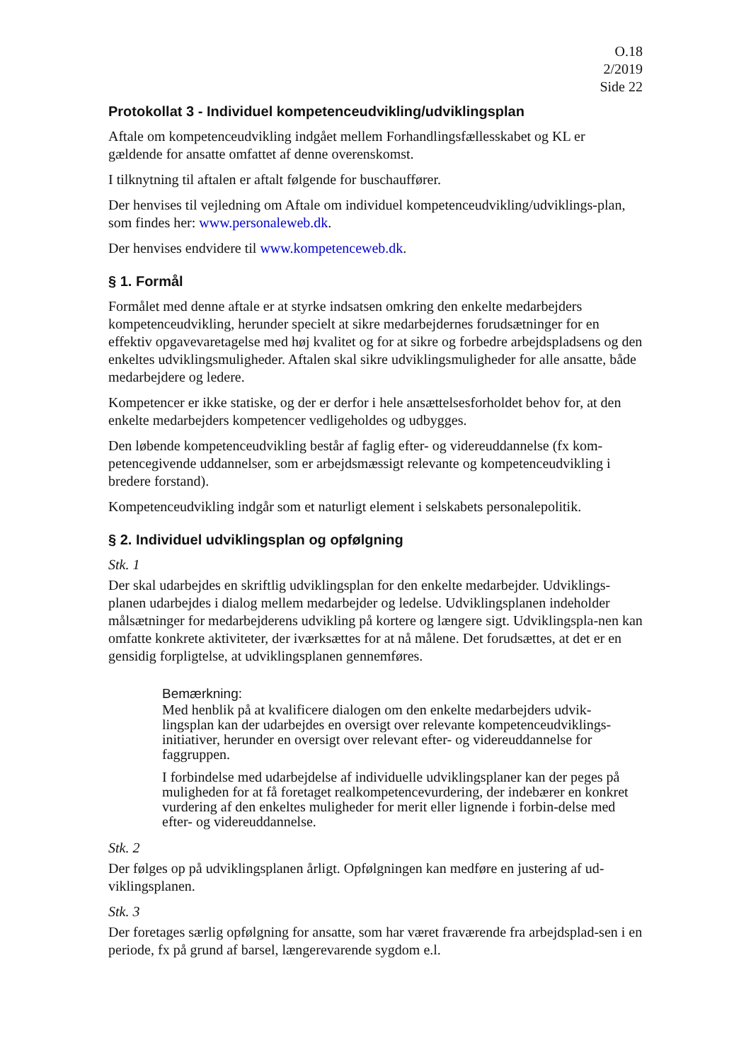O.18
2/2019
Side 22
Protokollat 3 - Individuel kompetenceudvikling/udviklingsplan
Aftale om kompetenceudvikling indgået mellem Forhandlingsfællesskabet og KL er gældende for ansatte omfattet af denne overenskomst.
I tilknytning til aftalen er aftalt følgende for buschauffører.
Der henvises til vejledning om Aftale om individuel kompetenceudvikling/udviklings-plan, som findes her: www.personaleweb.dk.
Der henvises endvidere til www.kompetenceweb.dk.
§ 1. Formål
Formålet med denne aftale er at styrke indsatsen omkring den enkelte medarbejders kompetenceudvikling, herunder specielt at sikre medarbejdernes forudsætninger for en effektiv opgavevaretagelse med høj kvalitet og for at sikre og forbedre arbejdspladsens og den enkeltes udviklingsmuligheder. Aftalen skal sikre udviklingsmuligheder for alle ansatte, både medarbejdere og ledere.
Kompetencer er ikke statiske, og der er derfor i hele ansættelsesforholdet behov for, at den enkelte medarbejders kompetencer vedligeholdes og udbygges.
Den løbende kompetenceudvikling består af faglig efter- og videreuddannelse (fx kom-petencegivende uddannelser, som er arbejdsmæssigt relevante og kompetenceudvikling i bredere forstand).
Kompetenceudvikling indgår som et naturligt element i selskabets personalepolitik.
§ 2. Individuel udviklingsplan og opfølgning
Stk. 1
Der skal udarbejdes en skriftlig udviklingsplan for den enkelte medarbejder. Udviklings-planen udarbejdes i dialog mellem medarbejder og ledelse. Udviklingsplanen indeholder målsætninger for medarbejderens udvikling på kortere og længere sigt. Udviklingspla-nen kan omfatte konkrete aktiviteter, der iværksættes for at nå målene. Det forudsættes, at det er en gensidig forpligtelse, at udviklingsplanen gennemføres.
Bemærkning:
Med henblik på at kvalificere dialogen om den enkelte medarbejders udvik-lingsplan kan der udarbejdes en oversigt over relevante kompetenceudviklings-initiativer, herunder en oversigt over relevant efter- og videreuddannelse for faggruppen.
I forbindelse med udarbejdelse af individuelle udviklingsplaner kan der peges på muligheden for at få foretaget realkompetencevurdering, der indebærer en konkret vurdering af den enkeltes muligheder for merit eller lignende i forbin-delse med efter- og videreuddannelse.
Stk. 2
Der følges op på udviklingsplanen årligt. Opfølgningen kan medføre en justering af ud-viklingsplanen.
Stk. 3
Der foretages særlig opfølgning for ansatte, som har været fraværende fra arbejdsplad-sen i en periode, fx på grund af barsel, længerevarende sygdom e.l.